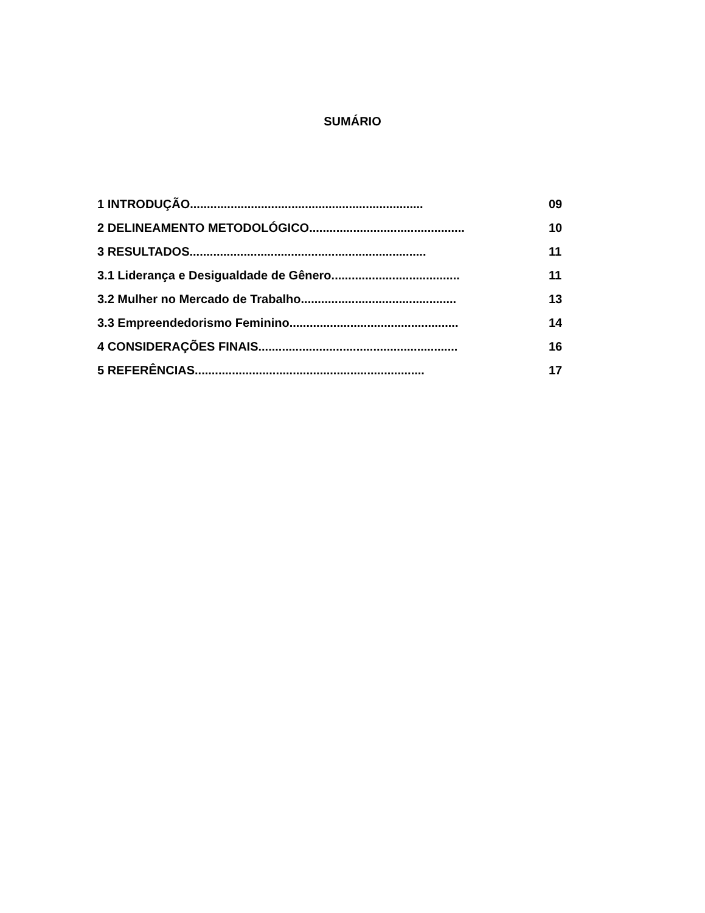SUMÁRIO
1 INTRODUÇÃO..................................................................... 09
2 DELINEAMENTO METODOLÓGICO.............................................. 10
3 RESULTADOS...................................................................... 11
3.1 Liderança e Desigualdade de Gênero...................................... 11
3.2 Mulher no Mercado de Trabalho.............................................. 13
3.3 Empreendedorismo Feminino.................................................. 14
4 CONSIDERAÇÕES FINAIS........................................................... 16
5 REFERÊNCIAS.................................................................... 17